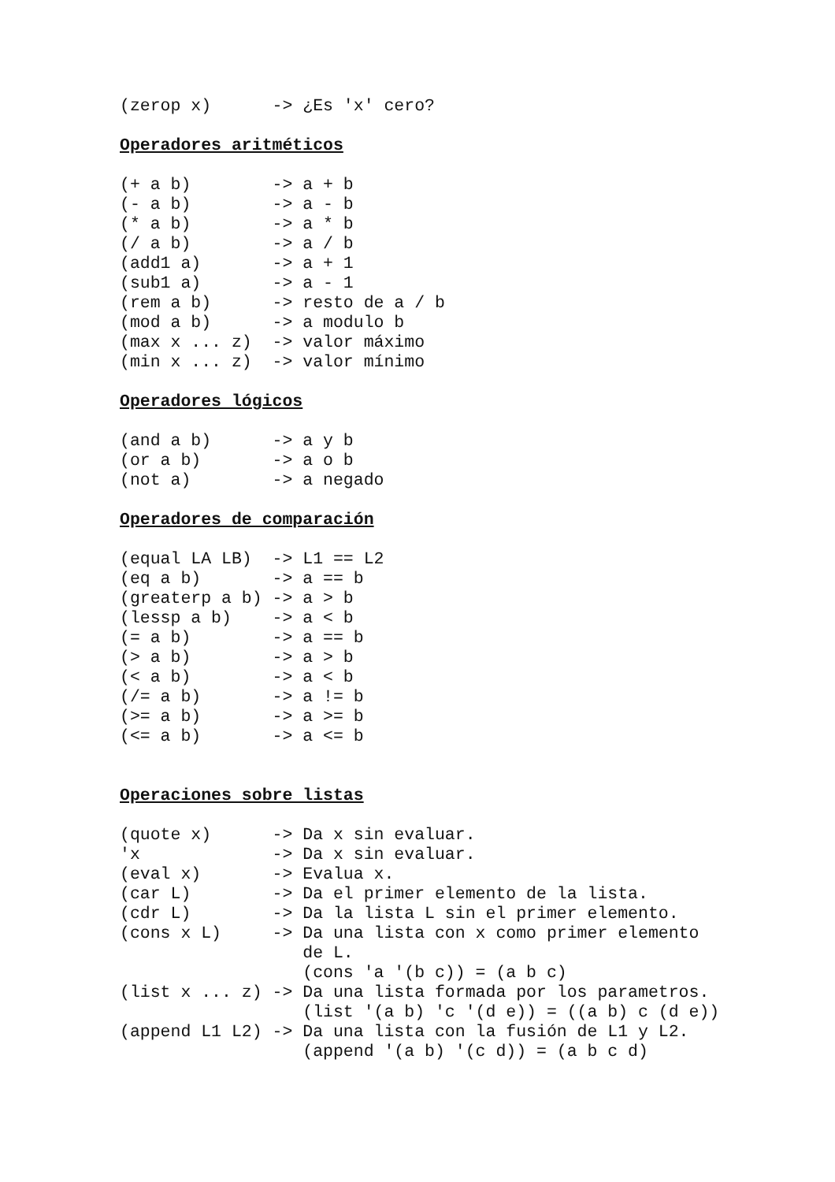(zerop x)      -> ¿Es 'x' cero?
Operadores aritméticos
(+ a b)        -> a + b
(- a b)        -> a - b
(* a b)        -> a * b
(/ a b)        -> a / b
(add1 a)       -> a + 1
(sub1 a)       -> a - 1
(rem a b)      -> resto de a / b
(mod a b)      -> a modulo b
(max x ... z)  -> valor máximo
(min x ... z)  -> valor mínimo
Operadores lógicos
(and a b)      -> a y b
(or a b)       -> a o b
(not a)        -> a negado
Operadores de comparación
(equal LA LB)  -> L1 == L2
(eq a b)       -> a == b
(greaterp a b) -> a > b
(lessp a b)    -> a < b
(= a b)        -> a == b
(> a b)        -> a > b
(< a b)        -> a < b
(/= a b)       -> a != b
(>= a b)       -> a >= b
(<= a b)       -> a <= b
Operaciones sobre listas
(quote x)      -> Da x sin evaluar.
'x             -> Da x sin evaluar.
(eval x)       -> Evalua x.
(car L)        -> Da el primer elemento de la lista.
(cdr L)        -> Da la lista L sin el primer elemento.
(cons x L)     -> Da una lista con x como primer elemento
                  de L.
                  (cons 'a '(b c)) = (a b c)
(list x ... z) -> Da una lista formada por los parametros.
                  (list '(a b) 'c '(d e)) = ((a b) c (d e))
(append L1 L2) -> Da una lista con la fusión de L1 y L2.
                  (append '(a b) '(c d)) = (a b c d)